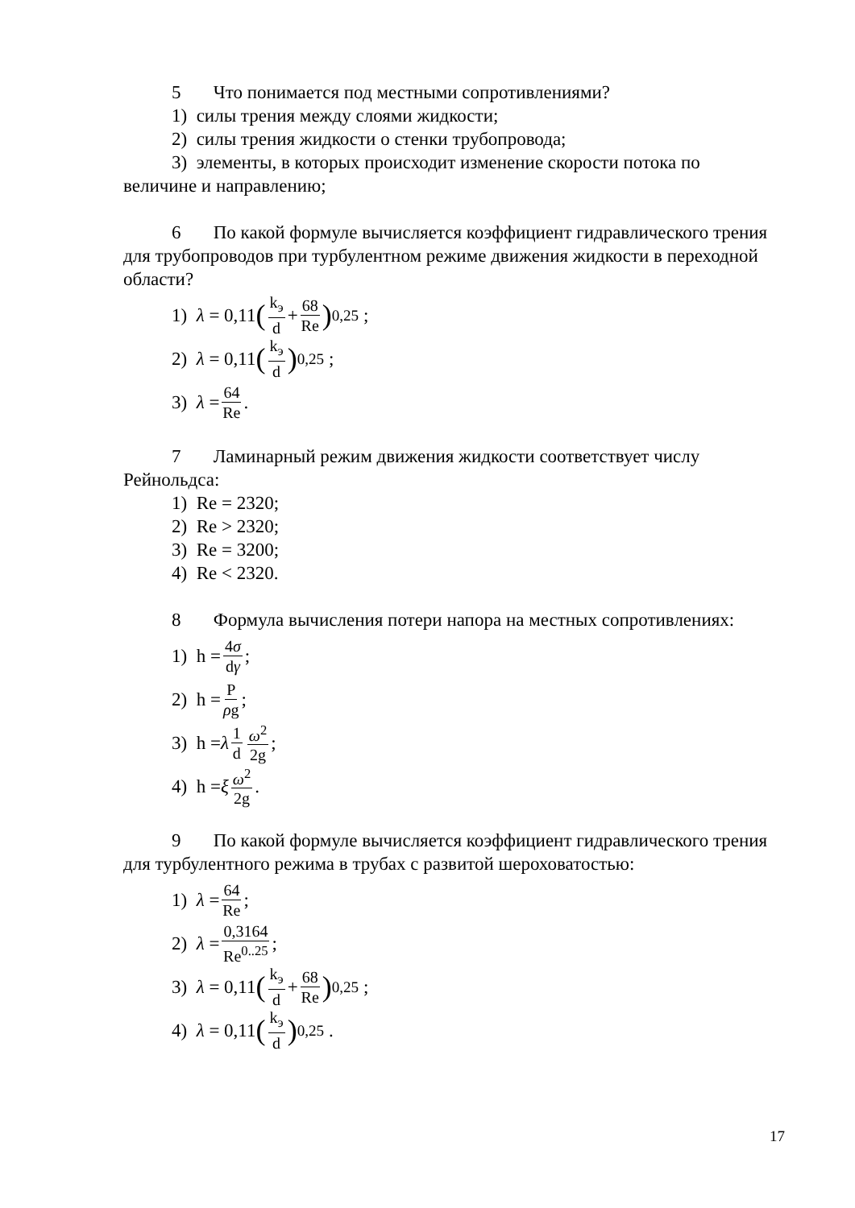5 Что понимается под местными сопротивлениями?
1) силы трения между слоями жидкости;
2) силы трения жидкости о стенки трубопровода;
3) элементы, в которых происходит изменение скорости потока по
величине и направлению;
6 По какой формуле вычисляется коэффициент гидравлического трения для трубопроводов при турбулентном режиме движения жидкости в переходной области?
1) λ = 0,11 (k<sub>э</sub> d + 68 Re)<sup>0,25</sup> ;
2) λ = 0,11 (k<sub>э</sub> d)<sup>0,25</sup> ;
3) λ = 64 Re.
7 Ламинарный режим движения жидкости соответствует числу Рейнольдса:
1) Re = 2320;
2) Re > 2320;
3) Re = 3200;
4) Re < 2320.
8 Формула вычисления потери напора на местных сопротивлениях:
1) h = 4σ dγ;
2) h = P ρg;
3) h = λ 1 d ω<sup>2</sup> 2g;
4) h = ξ ω<sup>2</sup> 2g.
9 По какой формуле вычисляется коэффициент гидравлического трения для турбулентного режима в трубах с развитой шероховатостью:
1) λ = 64 Re;
2) λ = 0,3164 Re<sup>0..25</sup>;
3) λ = 0,11 (k<sub>э</sub> d + 68 Re)<sup>0,25</sup> ;
4) λ = 0,11 (k<sub>э</sub> d)<sup>0,25</sup> .
17